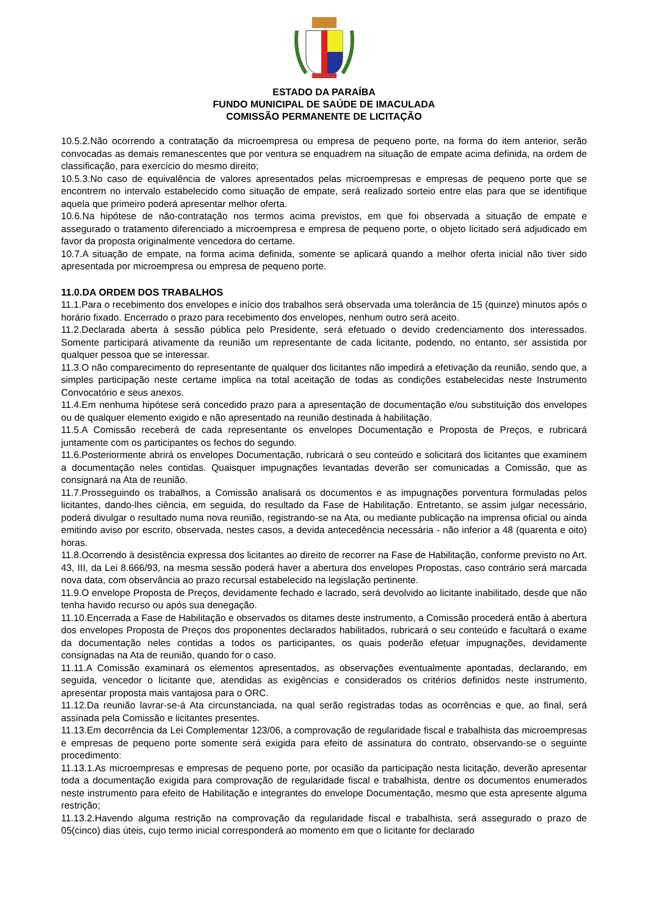ESTADO DA PARAÍBA
FUNDO MUNICIPAL DE SAÚDE DE IMACULADA
COMISSÃO PERMANENTE DE LICITAÇÃO
10.5.2.Não ocorrendo a contratação da microempresa ou empresa de pequeno porte, na forma do item anterior, serão convocadas as demais remanescentes que por ventura se enquadrem na situação de empate acima definida, na ordem de classificação, para exercício do mesmo direito;
10.5.3.No caso de equivalência de valores apresentados pelas microempresas e empresas de pequeno porte que se encontrem no intervalo estabelecido como situação de empate, será realizado sorteio entre elas para que se identifique aquela que primeiro poderá apresentar melhor oferta.
10.6.Na hipótese de não-contratação nos termos acima previstos, em que foi observada a situação de empate e assegurado o tratamento diferenciado a microempresa e empresa de pequeno porte, o objeto licitado será adjudicado em favor da proposta originalmente vencedora do certame.
10.7.A situação de empate, na forma acima definida, somente se aplicará quando a melhor oferta inicial não tiver sido apresentada por microempresa ou empresa de pequeno porte.
11.0.DA ORDEM DOS TRABALHOS
11.1.Para o recebimento dos envelopes e início dos trabalhos será observada uma tolerância de 15 (quinze) minutos após o horário fixado. Encerrado o prazo para recebimento dos envelopes, nenhum outro será aceito.
11.2.Declarada aberta à sessão pública pelo Presidente, será efetuado o devido credenciamento dos interessados. Somente participará ativamente da reunião um representante de cada licitante, podendo, no entanto, ser assistida por qualquer pessoa que se interessar.
11.3.O não comparecimento do representante de qualquer dos licitantes não impedirá a efetivação da reunião, sendo que, a simples participação neste certame implica na total aceitação de todas as condições estabelecidas neste Instrumento Convocatório e seus anexos.
11.4.Em nenhuma hipótese será concedido prazo para a apresentação de documentação e/ou substituição dos envelopes ou de qualquer elemento exigido e não apresentado na reunião destinada à habilitação.
11.5.A Comissão receberá de cada representante os envelopes Documentação e Proposta de Preços, e rubricará juntamente com os participantes os fechos do segundo.
11.6.Posteriormente abrirá os envelopes Documentação, rubricará o seu conteúdo e solicitará dos licitantes que examinem a documentação neles contidas. Quaisquer impugnações levantadas deverão ser comunicadas a Comissão, que as consignará na Ata de reunião.
11.7.Prosseguindo os trabalhos, a Comissão analisará os documentos e as impugnações porventura formuladas pelos licitantes, dando-lhes ciência, em seguida, do resultado da Fase de Habilitação. Entretanto, se assim julgar necessário, poderá divulgar o resultado numa nova reunião, registrando-se na Ata, ou mediante publicação na imprensa oficial ou ainda emitindo aviso por escrito, observada, nestes casos, a devida antecedência necessária - não inferior a 48 (quarenta e oito) horas.
11.8.Ocorrendo à desistência expressa dos licitantes ao direito de recorrer na Fase de Habilitação, conforme previsto no Art. 43, III, da Lei 8.666/93, na mesma sessão poderá haver a abertura dos envelopes Propostas, caso contrário será marcada nova data, com observância ao prazo recursal estabelecido na legislação pertinente.
11.9.O envelope Proposta de Preços, devidamente fechado e lacrado, será devolvido ao licitante inabilitado, desde que não tenha havido recurso ou após sua denegação.
11.10.Encerrada a Fase de Habilitação e observados os ditames deste instrumento, a Comissão procederá então à abertura dos envelopes Proposta de Preços dos proponentes declarados habilitados, rubricará o seu conteúdo e facultará o exame da documentação neles contidas a todos os participantes, os quais poderão efetuar impugnações, devidamente consignadas na Ata de reunião, quando for o caso.
11.11.A Comissão examinará os elementos apresentados, as observações eventualmente apontadas, declarando, em seguida, vencedor o licitante que, atendidas as exigências e considerados os critérios definidos neste instrumento, apresentar proposta mais vantajosa para o ORC.
11.12.Da reunião lavrar-se-á Ata circunstanciada, na qual serão registradas todas as ocorrências e que, ao final, será assinada pela Comissão e licitantes presentes.
11.13.Em decorrência da Lei Complementar 123/06, a comprovação de regularidade fiscal e trabalhista das microempresas e empresas de pequeno porte somente será exigida para efeito de assinatura do contrato, observando-se o seguinte procedimento:
11.13.1.As microempresas e empresas de pequeno porte, por ocasião da participação nesta licitação, deverão apresentar toda a documentação exigida para comprovação de regularidade fiscal e trabalhista, dentre os documentos enumerados neste instrumento para efeito de Habilitação e integrantes do envelope Documentação, mesmo que esta apresente alguma restrição;
11.13.2.Havendo alguma restrição na comprovação da regularidade fiscal e trabalhista, será assegurado o prazo de 05(cinco) dias úteis, cujo termo inicial corresponderá ao momento em que o licitante for declarado